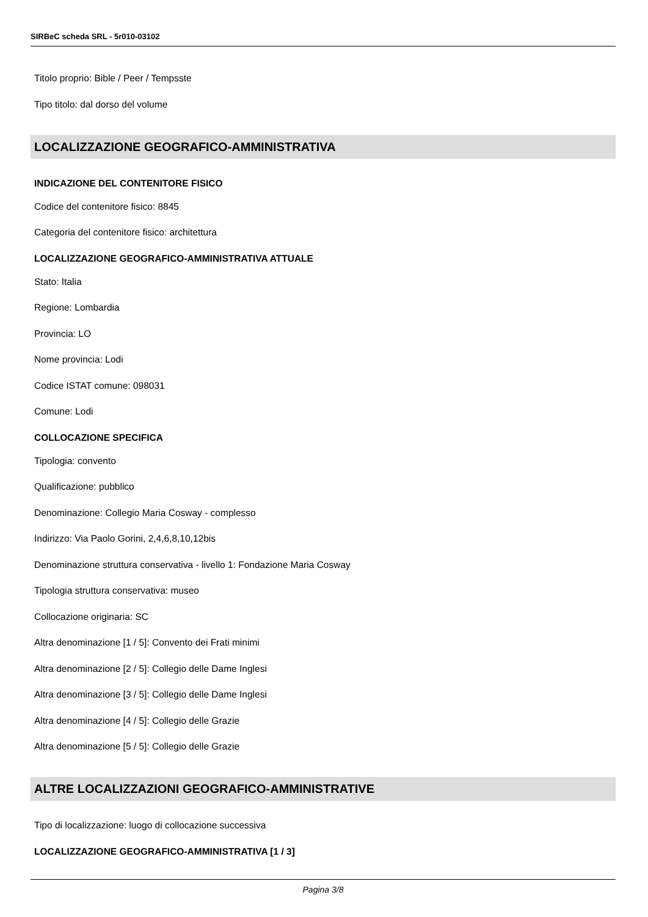SIRBeC scheda SRL - 5r010-03102
Titolo proprio: Bible / Peer / Tempsste
Tipo titolo: dal dorso del volume
LOCALIZZAZIONE GEOGRAFICO-AMMINISTRATIVA
INDICAZIONE DEL CONTENITORE FISICO
Codice del contenitore fisico: 8845
Categoria del contenitore fisico: architettura
LOCALIZZAZIONE GEOGRAFICO-AMMINISTRATIVA ATTUALE
Stato: Italia
Regione: Lombardia
Provincia: LO
Nome provincia: Lodi
Codice ISTAT comune: 098031
Comune: Lodi
COLLOCAZIONE SPECIFICA
Tipologia: convento
Qualificazione: pubblico
Denominazione: Collegio Maria Cosway - complesso
Indirizzo: Via Paolo Gorini, 2,4,6,8,10,12bis
Denominazione struttura conservativa - livello 1: Fondazione Maria Cosway
Tipologia struttura conservativa: museo
Collocazione originaria: SC
Altra denominazione [1 / 5]: Convento dei Frati minimi
Altra denominazione [2 / 5]: Collegio delle Dame Inglesi
Altra denominazione [3 / 5]: Collegio delle Dame Inglesi
Altra denominazione [4 / 5]: Collegio delle Grazie
Altra denominazione [5 / 5]: Collegio delle Grazie
ALTRE LOCALIZZAZIONI GEOGRAFICO-AMMINISTRATIVE
Tipo di localizzazione: luogo di collocazione successiva
LOCALIZZAZIONE GEOGRAFICO-AMMINISTRATIVA [1 / 3]
Pagina 3/8